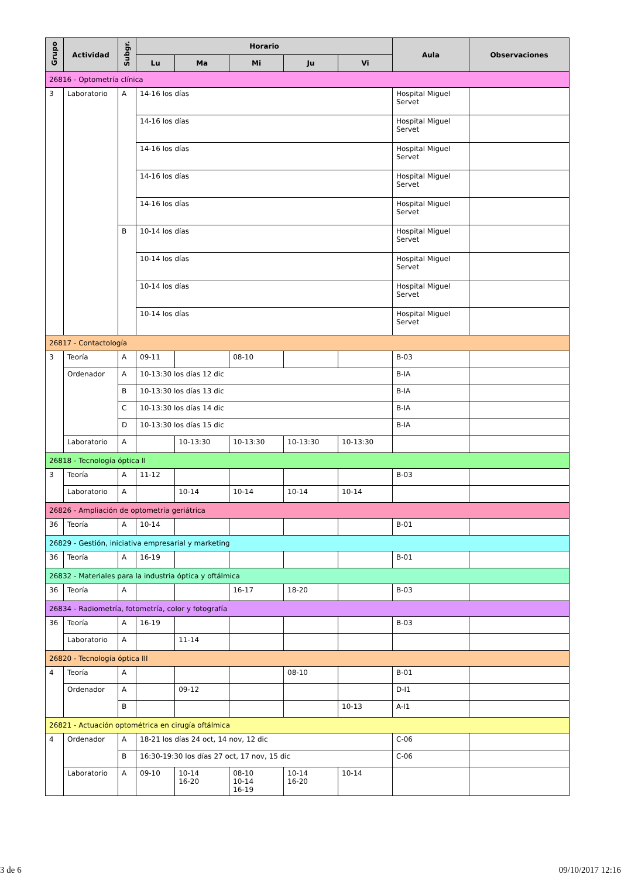| Grupo | Actividad | Subgr. | Horario | | | | | Aula | Observaciones |
| --- | --- | --- | --- | --- | --- | --- | --- | --- | --- |
| | | | Lu | Ma | Mi | Ju | Vi | | |
| 26816 - Optometría clínica | | | | | | | | | |
| 3 | Laboratorio | A | 14-16 los días | | | | | Hospital Miguel Servet | |
| | | | 14-16 los días | | | | | Hospital Miguel Servet | |
| | | | 14-16 los días | | | | | Hospital Miguel Servet | |
| | | | 14-16 los días | | | | | Hospital Miguel Servet | |
| | | | 14-16 los días | | | | | Hospital Miguel Servet | |
| | | B | 10-14 los días | | | | | Hospital Miguel Servet | |
| | | | 10-14 los días | | | | | Hospital Miguel Servet | |
| | | | 10-14 los días | | | | | Hospital Miguel Servet | |
| | | | 10-14 los días | | | | | Hospital Miguel Servet | |
| 26817 - Contactología | | | | | | | | | |
| 3 | Teoría | A | 09-11 | | 08-10 | | | B-03 | |
| | Ordenador | A | 10-13:30 los días 12 dic | | | | | B-IA | |
| | | B | 10-13:30 los días 13 dic | | | | | B-IA | |
| | | C | 10-13:30 los días 14 dic | | | | | B-IA | |
| | | D | 10-13:30 los días 15 dic | | | | | B-IA | |
| | Laboratorio | A | | 10-13:30 | 10-13:30 | 10-13:30 | 10-13:30 | | |
| 26818 - Tecnología óptica II | | | | | | | | | |
| 3 | Teoría | A | 11-12 | | | | | B-03 | |
| | Laboratorio | A | | 10-14 | 10-14 | 10-14 | 10-14 | | |
| 26826 - Ampliación de optometría geriátrica | | | | | | | | | |
| 36 | Teoría | A | 10-14 | | | | | B-01 | |
| 26829 - Gestión, iniciativa empresarial y marketing | | | | | | | | | |
| 36 | Teoría | A | 16-19 | | | | | B-01 | |
| 26832 - Materiales para la industria óptica y oftálmica | | | | | | | | | |
| 36 | Teoría | A | | | 16-17 | 18-20 | | B-03 | |
| 26834 - Radiometría, fotometría, color y fotografía | | | | | | | | | |
| 36 | Teoría | A | 16-19 | | | | | B-03 | |
| | Laboratorio | A | | 11-14 | | | | | |
| 26820 - Tecnología óptica III | | | | | | | | | |
| 4 | Teoría | A | | | | 08-10 | | B-01 | |
| | Ordenador | A | | 09-12 | | | | D-I1 | |
| | | B | | | | | 10-13 | A-I1 | |
| 26821 - Actuación optométrica en cirugía oftálmica | | | | | | | | | |
| 4 | Ordenador | A | 18-21 los días 24 oct, 14 nov, 12 dic | | | | | C-06 | |
| | | B | 16:30-19:30 los días 27 oct, 17 nov, 15 dic | | | | | C-06 | |
| | Laboratorio | A | 09-10 | 10-14 16-20 | 08-10 10-14 16-19 | 10-14 16-20 | 10-14 | | |
3 de 6 09/10/2017 12:16